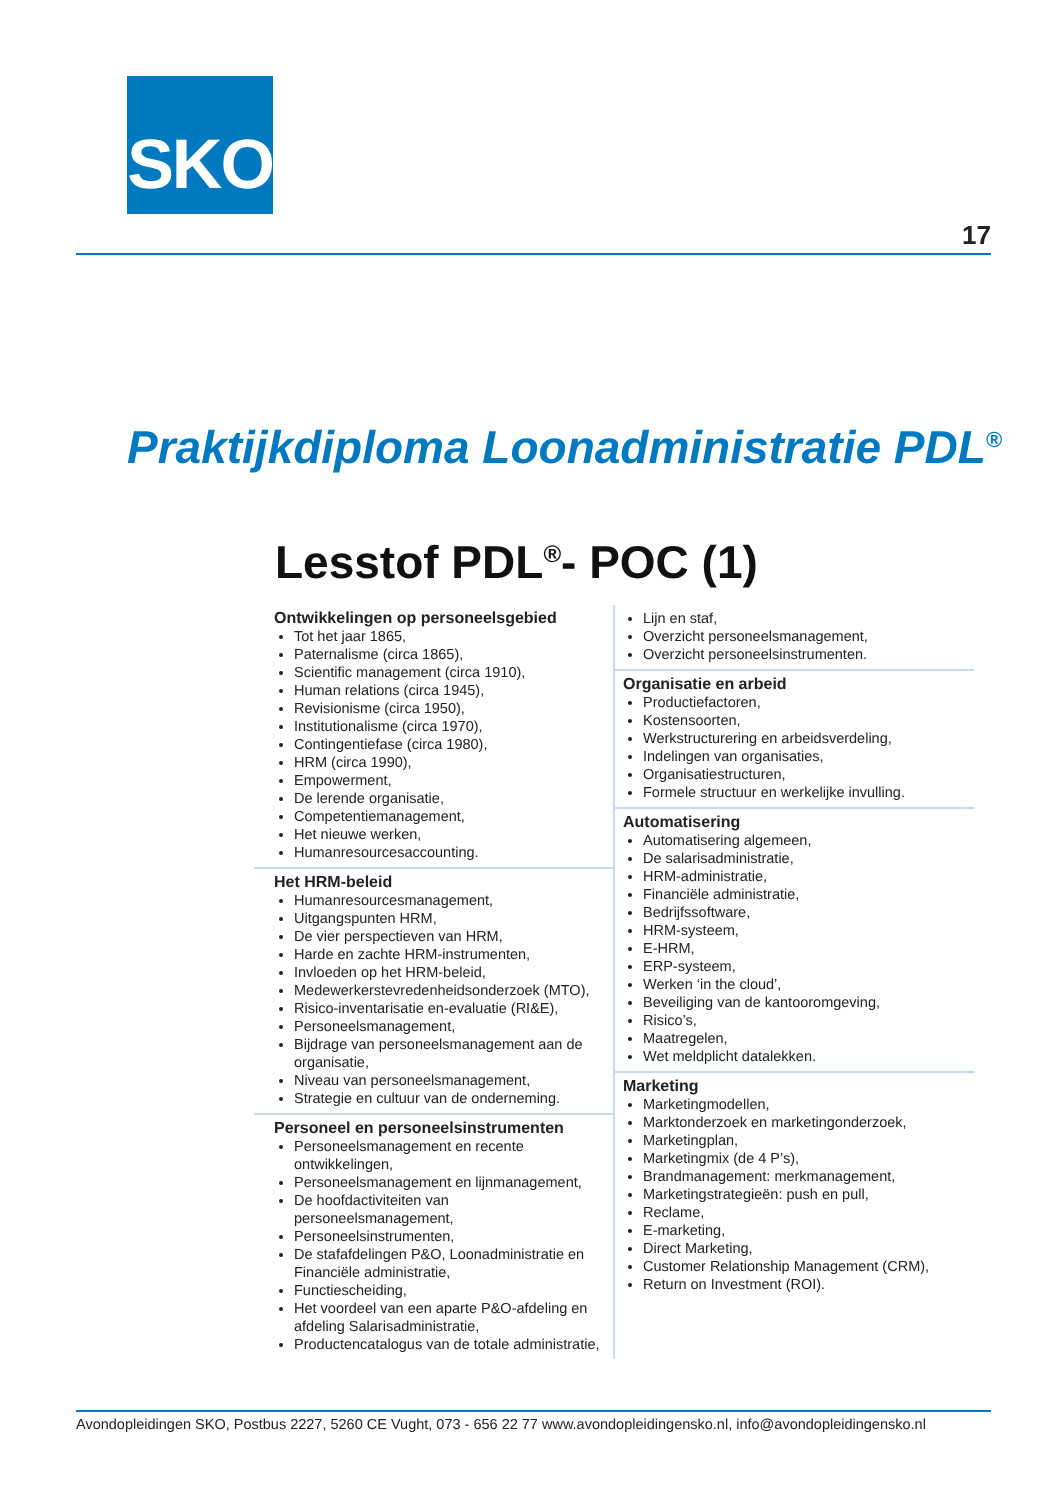SKO
17
Praktijkdiploma Loonadministratie PDL<sup>®</sup>
Lesstof PDL<sup>®</sup>- POC (1)
Ontwikkelingen op personeelsgebied
Tot het jaar 1865,
Paternalisme (circa 1865),
Scientific management (circa 1910),
Human relations (circa 1945),
Revisionisme (circa 1950),
Institutionalisme (circa 1970),
Contingentiefase (circa 1980),
HRM (circa 1990),
Empowerment,
De lerende organisatie,
Competentiemanagement,
Het nieuwe werken,
Humanresourcesaccounting.
Het HRM-beleid
Humanresourcesmanagement,
Uitgangspunten HRM,
De vier perspectieven van HRM,
Harde en zachte HRM-instrumenten,
Invloeden op het HRM-beleid,
Medewerkerstevredenheidsonderzoek (MTO),
Risico-inventarisatie en-evaluatie (RI&E),
Personeelsmanagement,
Bijdrage van personeelsmanagement aan de organisatie,
Niveau van personeelsmanagement,
Strategie en cultuur van de onderneming.
Personeel en personeelsinstrumenten
Personeelsmanagement en recente ontwikkelingen,
Personeelsmanagement en lijnmanagement,
De hoofdactiviteiten van personeelsmanagement,
Personeelsinstrumenten,
De stafafdelingen P&O, Loonadministratie en Financiële administratie,
Functiescheiding,
Het voordeel van een aparte P&O-afdeling en afdeling Salarisadministratie,
Productencatalogus van de totale administratie,
Lijn en staf,
Overzicht personeelsmanagement,
Overzicht personeelsinstrumenten.
Organisatie en arbeid
Productiefactoren,
Kostensoorten,
Werkstructurering en arbeidsverdeling,
Indelingen van organisaties,
Organisatiestructuren,
Formele structuur en werkelijke invulling.
Automatisering
Automatisering algemeen,
De salarisadministratie,
HRM-administratie,
Financiële administratie,
Bedrijfssoftware,
HRM-systeem,
E-HRM,
ERP-systeem,
Werken ‘in the cloud’,
Beveiliging van de kantooromgeving,
Risico’s,
Maatregelen,
Wet meldplicht datalekken.
Marketing
Marketingmodellen,
Marktonderzoek en marketingonderzoek,
Marketingplan,
Marketingmix (de 4 P’s),
Brandmanagement: merkmanagement,
Marketingstrategieën: push en pull,
Reclame,
E-marketing,
Direct Marketing,
Customer Relationship Management (CRM),
Return on Investment (ROI).
Avondopleidingen SKO, Postbus 2227, 5260 CE Vught, 073 - 656 22 77 www.avondopleidingensko.nl, info@avondopleidingensko.nl